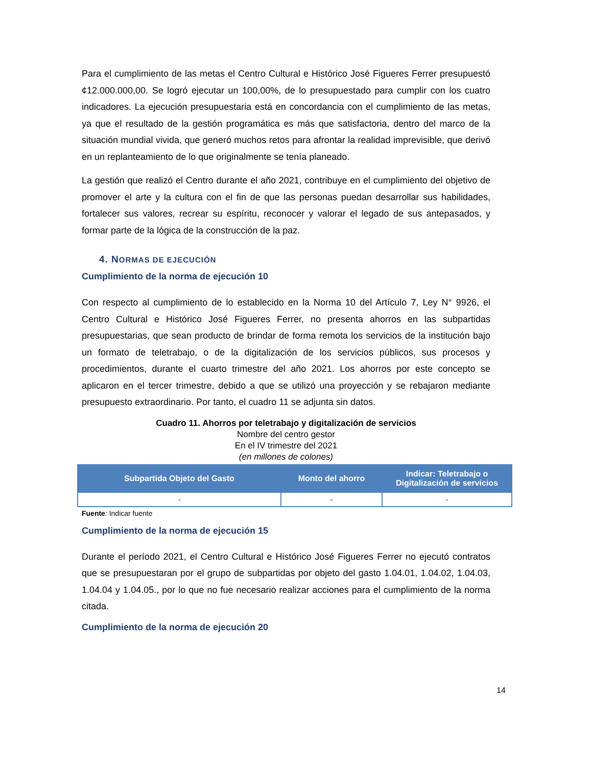Para el cumplimiento de las metas el Centro Cultural e Histórico José Figueres Ferrer presupuestó ¢12.000.000,00. Se logró ejecutar un 100,00%, de lo presupuestado para cumplir con los cuatro indicadores. La ejecución presupuestaria está en concordancia con el cumplimiento de las metas, ya que el resultado de la gestión programática es más que satisfactoria, dentro del marco de la situación mundial vivida, que generó muchos retos para afrontar la realidad imprevisible, que derivó en un replanteamiento de lo que originalmente se tenía planeado.
La gestión que realizó el Centro durante el año 2021, contribuye en el cumplimiento del objetivo de promover el arte y la cultura con el fin de que las personas puedan desarrollar sus habilidades, fortalecer sus valores, recrear su espíritu, reconocer y valorar el legado de sus antepasados, y formar parte de la lógica de la construcción de la paz.
4. NORMAS DE EJECUCIÓN
Cumplimiento de la norma de ejecución 10
Con respecto al cumplimiento de lo establecido en la Norma 10 del Artículo 7, Ley N° 9926, el Centro Cultural e Histórico José Figueres Ferrer, no presenta ahorros en las subpartidas presupuestarias, que sean producto de brindar de forma remota los servicios de la institución bajo un formato de teletrabajo, o de la digitalización de los servicios públicos, sus procesos y procedimientos, durante el cuarto trimestre del año 2021. Los ahorros por este concepto se aplicaron en el tercer trimestre, debido a que se utilizó una proyección y se rebajaron mediante presupuesto extraordinario. Por tanto, el cuadro 11 se adjunta sin datos.
Cuadro 11. Ahorros por teletrabajo y digitalización de servicios
Nombre del centro gestor
En el IV trimestre del 2021
(en millones de colones)
| Subpartida Objeto del Gasto | Monto del ahorro | Indicar: Teletrabajo o Digitalización de servicios |
| --- | --- | --- |
| - | - | - |
Fuente: Indicar fuente
Cumplimiento de la norma de ejecución 15
Durante el período 2021, el Centro Cultural e Histórico José Figueres Ferrer no ejecutó contratos que se presupuestaran por el grupo de subpartidas por objeto del gasto 1.04.01, 1.04.02, 1.04.03, 1.04.04 y 1.04.05., por lo que no fue necesario realizar acciones para el cumplimiento de la norma citada.
Cumplimiento de la norma de ejecución 20
14